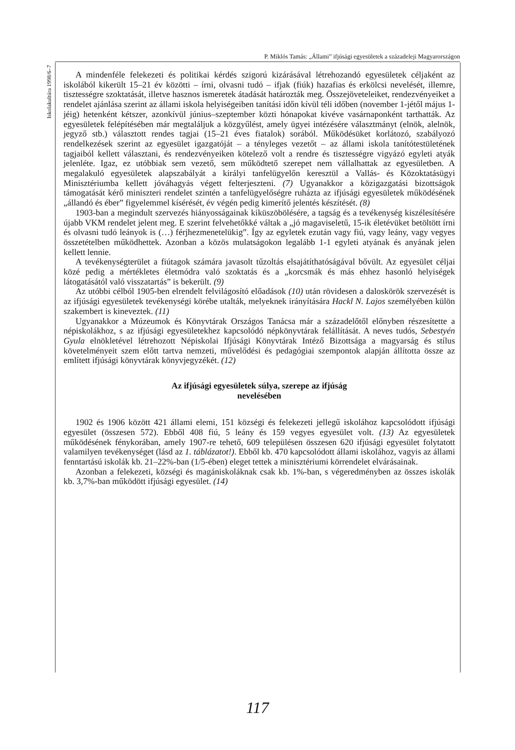P. Miklós Tamás: „Állami” ifjúsági egyesületek a századeleji Magyarországon
Iskolakultúra 1998/6–7
A mindenféle felekezeti és politikai kérdés szigorú kizárásával létrehozandó egyesületek céljaként az iskolából kikerült 15–21 év közötti – írni, olvasni tudó – ifjak (fiúk) hazafias és erkölcsi nevelését, illemre, tisztességre szoktatását, illetve hasznos ismeretek átadását határozták meg. Összejöveteleiket, rendezvényeiket a rendelet ajánlása szerint az állami iskola helyiségeiben tanítási időn kívül téli időben (november 1-jétől május 1-jéig) hetenként kétszer, azonkívül június–szeptember közti hónapokat kivéve vasárnaponként tarthatták. Az egyesületek felépítésében már megtaláljuk a közgyűlést, amely ügyei intézésére választmányt (elnök, alelnök, jegyző stb.) választott rendes tagjai (15–21 éves fiatalok) sorából. Működésüket korlátozó, szabályozó rendelkezések szerint az egyesület igazgatóját – a tényleges vezetőt – az állami iskola tanítótestületének tagjaiból kellett választani, és rendezvényeiken kötelező volt a rendre és tisztességre vigyázó egyleti atyák jelenléte. Igaz, ez utóbbiak sem vezető, sem működtető szerepet nem vállalhattak az egyesületben. A megalakuló egyesületek alapszabályát a királyi tanfelügyelőn keresztül a Vallás- és Közoktatásügyi Minisztériumba kellett jóváhagyás végett felterjeszteni. (7) Ugyanakkor a közigazgatási bizottságok támogatását kérő miniszteri rendelet szintén a tanfelügyelőségre ruházta az ifjúsági egyesületek működésének „állandó és éber” figyelemmel kísérését, év végén pedig kimerítő jelentés készítését. (8)
1903-ban a megindult szervezés hiányosságainak kiküszöbölésére, a tagság és a tevékenység kiszélesítésére újabb VKM rendelet jelent meg. E szerint felvehetőkké váltak a „jó magaviseletű, 15-ik életévüket betöltött írni és olvasni tudó leányok is (…) férjhezmenetelükig”. Így az egyletek ezután vagy fiú, vagy leány, vagy vegyes összetételben működhettek. Azonban a közös mulatságokon legalább 1-1 egyleti atyának és anyának jelen kellett lennie.
A tevékenységterület a fiútagok számára javasolt tűzoltás elsajátíthatóságával bővült. Az egyesület céljai közé pedig a mértékletes életmódra való szoktatás és a „korcsmák és más ehhez hasonló helyiségek látogatásától való visszatartás” is bekerült. (9)
Az utóbbi célból 1905-ben elrendelt felvilágosító előadások (10) után rövidesen a daloskörök szervezését is az ifjúsági egyesületek tevékenységi körébe utalták, melyeknek irányítására Hackl N. Lajos személyében külön szakembert is kineveztek. (11)
Ugyanakkor a Múzeumok és Könyvtárak Országos Tanácsa már a századelőtől előnyben részesítette a népiskolákhoz, s az ifjúsági egyesületekhez kapcsolódó népkönyvtárak felállítását. A neves tudós, Sebestyén Gyula elnökletével létrehozott Népiskolai Ifjúsági Könyvtárak Intéző Bizottsága a magyarság és stílus követelményeit szem előtt tartva nemzeti, művelődési és pedagógiai szempontok alapján állította össze az említett ifjúsági könyvtárak könyvjegyzékét. (12)
Az ifjúsági egyesületek súlya, szerepe az ifjúság
nevelésében
1902 és 1906 között 421 állami elemi, 151 községi és felekezeti jellegű iskolához kapcsolódott ifjúsági egyesület (összesen 572). Ebből 408 fiú, 5 leány és 159 vegyes egyesület volt. (13) Az egyesületek működésének fénykorában, amely 1907-re tehető, 609 településen összesen 620 ifjúsági egyesület folytatott valamilyen tevékenységet (lásd az 1. táblázatot!). Ebből kb. 470 kapcsolódott állami iskolához, vagyis az állami fenntartású iskolák kb. 21–22%-ban (1/5-ében) eleget tettek a minisztériumi körrendelet elvárásainak.
Azonban a felekezeti, községi és magániskoláknak csak kb. 1%-ban, s végeredményben az összes iskolák kb. 3,7%-ban működött ifjúsági egyesület. (14)
117